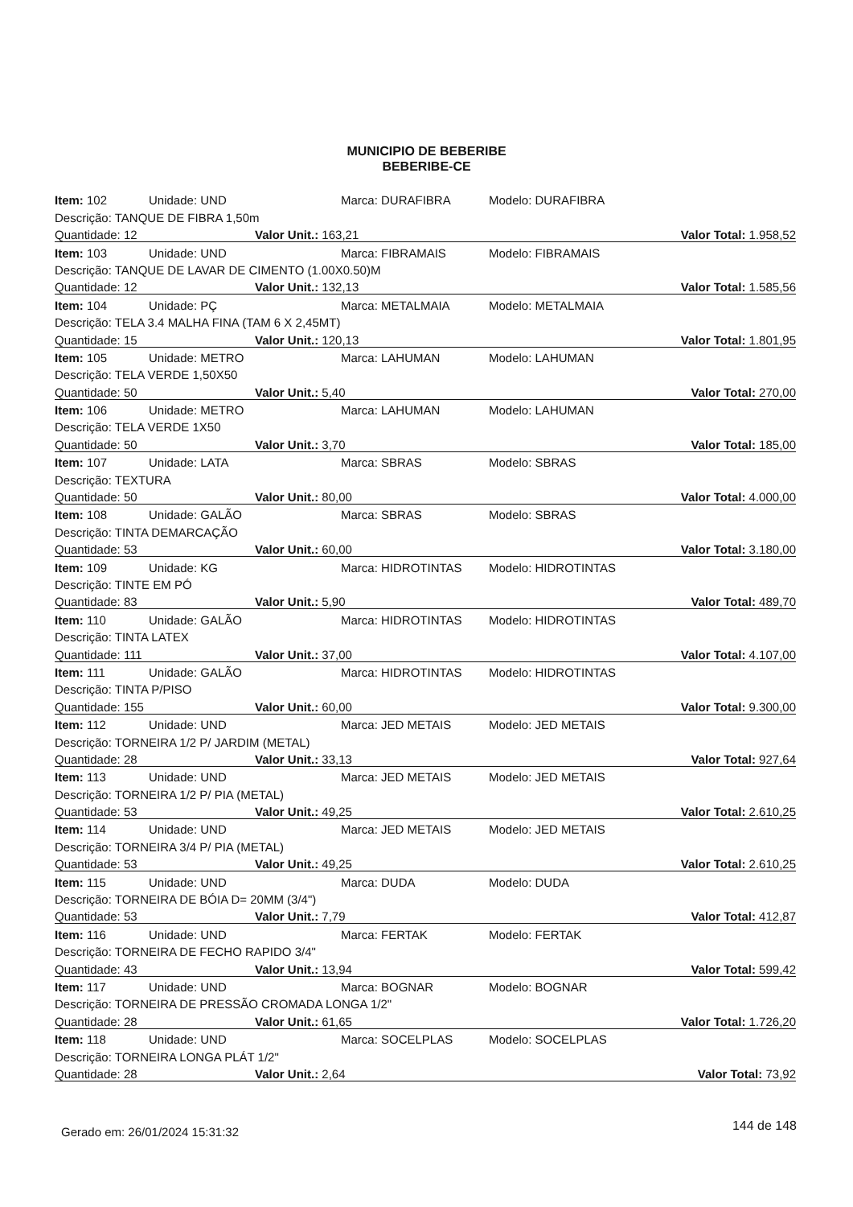MUNICIPIO DE BEBERIBE
BEBERIBE-CE
| Item: 102 | Unidade: UND | Marca: DURAFIBRA | Modelo: DURAFIBRA |
| Descrição: TANQUE DE FIBRA 1,50m | | | |
| Quantidade: 12 | | Valor Unit.: 163,21 | Valor Total: 1.958,52 |
| Item: 103 | Unidade: UND | Marca: FIBRAMAIS | Modelo: FIBRAMAIS |
| Descrição: TANQUE DE LAVAR DE CIMENTO (1.00X0.50)M | | | |
| Quantidade: 12 | | Valor Unit.: 132,13 | Valor Total: 1.585,56 |
| Item: 104 | Unidade: PÇ | Marca: METALMAIA | Modelo: METALMAIA |
| Descrição: TELA 3.4 MALHA FINA (TAM 6 X 2,45MT) | | | |
| Quantidade: 15 | | Valor Unit.: 120,13 | Valor Total: 1.801,95 |
| Item: 105 | Unidade: METRO | Marca: LAHUMAN | Modelo: LAHUMAN |
| Descrição: TELA VERDE 1,50X50 | | | |
| Quantidade: 50 | | Valor Unit.: 5,40 | Valor Total: 270,00 |
| Item: 106 | Unidade: METRO | Marca: LAHUMAN | Modelo: LAHUMAN |
| Descrição: TELA VERDE 1X50 | | | |
| Quantidade: 50 | | Valor Unit.: 3,70 | Valor Total: 185,00 |
| Item: 107 | Unidade: LATA | Marca: SBRAS | Modelo: SBRAS |
| Descrição: TEXTURA | | | |
| Quantidade: 50 | | Valor Unit.: 80,00 | Valor Total: 4.000,00 |
| Item: 108 | Unidade: GALÃO | Marca: SBRAS | Modelo: SBRAS |
| Descrição: TINTA DEMARCAÇÃO | | | |
| Quantidade: 53 | | Valor Unit.: 60,00 | Valor Total: 3.180,00 |
| Item: 109 | Unidade: KG | Marca: HIDROTINTAS | Modelo: HIDROTINTAS |
| Descrição: TINTE EM PÓ | | | |
| Quantidade: 83 | | Valor Unit.: 5,90 | Valor Total: 489,70 |
| Item: 110 | Unidade: GALÃO | Marca: HIDROTINTAS | Modelo: HIDROTINTAS |
| Descrição: TINTA LATEX | | | |
| Quantidade: 111 | | Valor Unit.: 37,00 | Valor Total: 4.107,00 |
| Item: 111 | Unidade: GALÃO | Marca: HIDROTINTAS | Modelo: HIDROTINTAS |
| Descrição: TINTA P/PISO | | | |
| Quantidade: 155 | | Valor Unit.: 60,00 | Valor Total: 9.300,00 |
| Item: 112 | Unidade: UND | Marca: JED METAIS | Modelo: JED METAIS |
| Descrição: TORNEIRA 1/2 P/ JARDIM (METAL) | | | |
| Quantidade: 28 | | Valor Unit.: 33,13 | Valor Total: 927,64 |
| Item: 113 | Unidade: UND | Marca: JED METAIS | Modelo: JED METAIS |
| Descrição: TORNEIRA 1/2 P/ PIA (METAL) | | | |
| Quantidade: 53 | | Valor Unit.: 49,25 | Valor Total: 2.610,25 |
| Item: 114 | Unidade: UND | Marca: JED METAIS | Modelo: JED METAIS |
| Descrição: TORNEIRA 3/4 P/ PIA (METAL) | | | |
| Quantidade: 53 | | Valor Unit.: 49,25 | Valor Total: 2.610,25 |
| Item: 115 | Unidade: UND | Marca: DUDA | Modelo: DUDA |
| Descrição: TORNEIRA DE BÓIA D= 20MM (3/4") | | | |
| Quantidade: 53 | | Valor Unit.: 7,79 | Valor Total: 412,87 |
| Item: 116 | Unidade: UND | Marca: FERTAK | Modelo: FERTAK |
| Descrição: TORNEIRA DE FECHO RAPIDO 3/4" | | | |
| Quantidade: 43 | | Valor Unit.: 13,94 | Valor Total: 599,42 |
| Item: 117 | Unidade: UND | Marca: BOGNAR | Modelo: BOGNAR |
| Descrição: TORNEIRA DE PRESSÃO CROMADA LONGA 1/2" | | | |
| Quantidade: 28 | | Valor Unit.: 61,65 | Valor Total: 1.726,20 |
| Item: 118 | Unidade: UND | Marca: SOCELPLAS | Modelo: SOCELPLAS |
| Descrição: TORNEIRA LONGA PLÁT 1/2" | | | |
| Quantidade: 28 | | Valor Unit.: 2,64 | Valor Total: 73,92 |
Gerado em: 26/01/2024 15:31:32 144 de 148